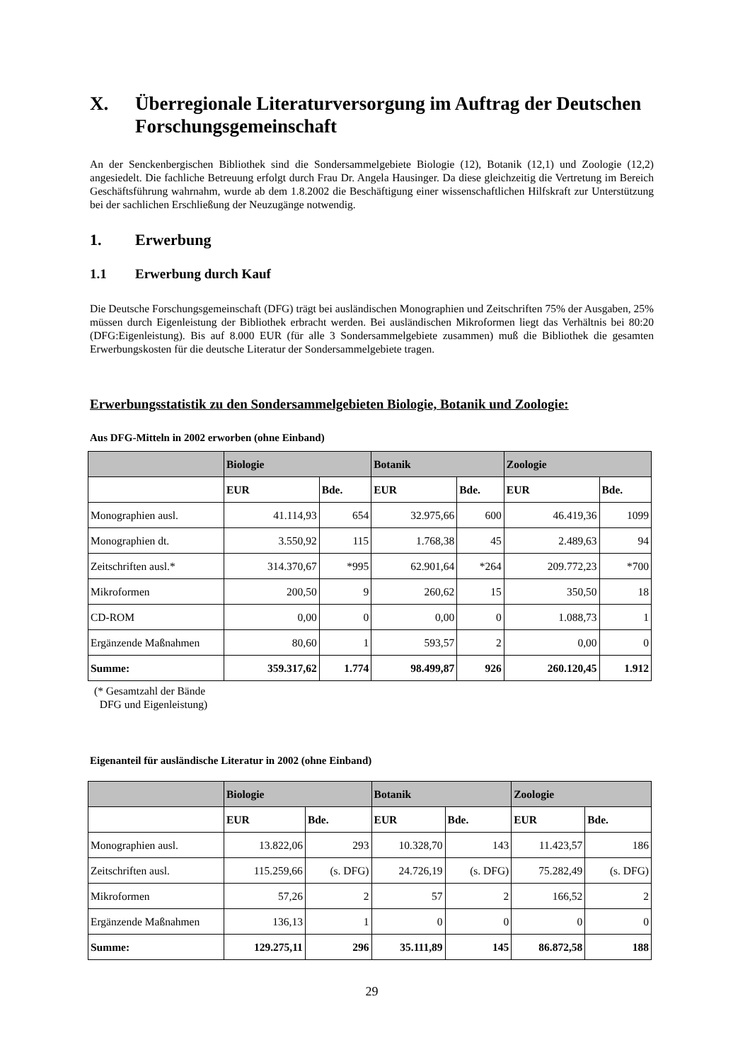X. Überregionale Literaturversorgung im Auftrag der Deutschen Forschungsgemeinschaft
An der Senckenbergischen Bibliothek sind die Sondersammelgebiete Biologie (12), Botanik (12,1) und Zoologie (12,2) angesiedelt. Die fachliche Betreuung erfolgt durch Frau Dr. Angela Hausinger. Da diese gleichzeitig die Vertretung im Bereich Geschäftsführung wahrnahm, wurde ab dem 1.8.2002 die Beschäftigung einer wissenschaftlichen Hilfskraft zur Unterstützung bei der sachlichen Erschließung der Neuzugänge notwendig.
1. Erwerbung
1.1 Erwerbung durch Kauf
Die Deutsche Forschungsgemeinschaft (DFG) trägt bei ausländischen Monographien und Zeitschriften 75% der Ausgaben, 25% müssen durch Eigenleistung der Bibliothek erbracht werden. Bei ausländischen Mikroformen liegt das Verhältnis bei 80:20 (DFG:Eigenleistung). Bis auf 8.000 EUR (für alle 3 Sondersammelgebiete zusammen) muß die Bibliothek die gesamten Erwerbungskosten für die deutsche Literatur der Sondersammelgebiete tragen.
Erwerbungsstatistik zu den Sondersammelgebieten Biologie, Botanik und Zoologie:
Aus DFG-Mitteln in 2002 erworben (ohne Einband)
| | Biologie | | Botanik | | Zoologie | |
| --- | --- | --- | --- | --- | --- | --- |
| | EUR | Bde. | EUR | Bde. | EUR | Bde. |
| Monographien ausl. | 41.114,93 | 654 | 32.975,66 | 600 | 46.419,36 | 1099 |
| Monographien dt. | 3.550,92 | 115 | 1.768,38 | 45 | 2.489,63 | 94 |
| Zeitschriften ausl.* | 314.370,67 | *995 | 62.901,64 | *264 | 209.772,23 | *700 |
| Mikroformen | 200,50 | 9 | 260,62 | 15 | 350,50 | 18 |
| CD-ROM | 0,00 | 0 | 0,00 | 0 | 1.088,73 | 1 |
| Ergänzende Maßnahmen | 80,60 | 1 | 593,57 | 2 | 0,00 | 0 |
| Summe: | 359.317,62 | 1.774 | 98.499,87 | 926 | 260.120,45 | 1.912 |
(* Gesamtzahl der Bände
DFG und Eigenleistung)
Eigenanteil für ausländische Literatur in 2002 (ohne Einband)
| | Biologie | | Botanik | | Zoologie | |
| --- | --- | --- | --- | --- | --- | --- |
| | EUR | Bde. | EUR | Bde. | EUR | Bde. |
| Monographien ausl. | 13.822,06 | 293 | 10.328,70 | 143 | 11.423,57 | 186 |
| Zeitschriften ausl. | 115.259,66 | (s. DFG) | 24.726,19 | (s. DFG) | 75.282,49 | (s. DFG) |
| Mikroformen | 57,26 | 2 | 57 | 2 | 166,52 | 2 |
| Ergänzende Maßnahmen | 136,13 | 1 | 0 | 0 | 0 | 0 |
| Summe: | 129.275,11 | 296 | 35.111,89 | 145 | 86.872,58 | 188 |
29